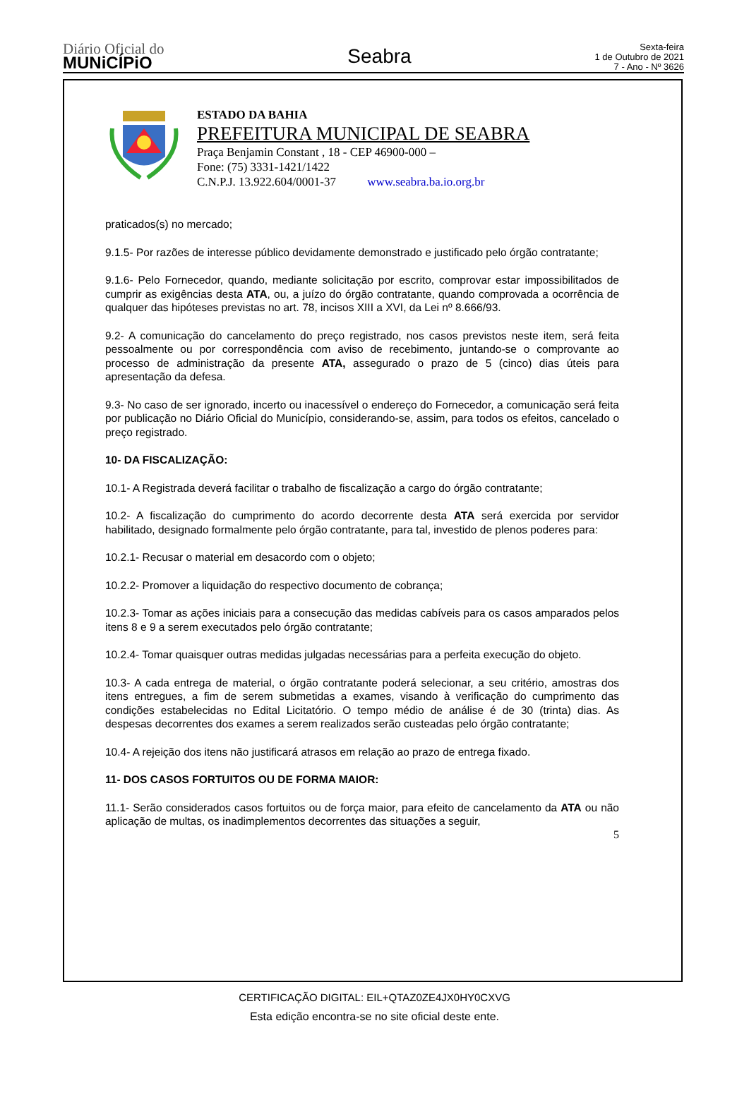Diário Oficial do
MUNiCÍPiO
Seabra
Sexta-feira
1 de Outubro de 2021
7 - Ano - Nº 3626
ESTADO DA BAHIA
PREFEITURA MUNICIPAL DE SEABRA
Praça Benjamin Constant , 18 - CEP 46900-000 –
Fone: (75) 3331-1421/1422
C.N.P.J. 13.922.604/0001-37 www.seabra.ba.io.org.br
praticados(s) no mercado;
9.1.5- Por razões de interesse público devidamente demonstrado e justificado pelo órgão contratante;
9.1.6- Pelo Fornecedor, quando, mediante solicitação por escrito, comprovar estar impossibilitados de cumprir as exigências desta ATA, ou, a juízo do órgão contratante, quando comprovada a ocorrência de qualquer das hipóteses previstas no art. 78, incisos XIII a XVI, da Lei nº 8.666/93.
9.2- A comunicação do cancelamento do preço registrado, nos casos previstos neste item, será feita pessoalmente ou por correspondência com aviso de recebimento, juntando-se o comprovante ao processo de administração da presente ATA, assegurado o prazo de 5 (cinco) dias úteis para apresentação da defesa.
9.3- No caso de ser ignorado, incerto ou inacessível o endereço do Fornecedor, a comunicação será feita por publicação no Diário Oficial do Município, considerando-se, assim, para todos os efeitos, cancelado o preço registrado.
10- DA FISCALIZAÇÃO:
10.1- A Registrada deverá facilitar o trabalho de fiscalização a cargo do órgão contratante;
10.2- A fiscalização do cumprimento do acordo decorrente desta ATA será exercida por servidor habilitado, designado formalmente pelo órgão contratante, para tal, investido de plenos poderes para:
10.2.1- Recusar o material em desacordo com o objeto;
10.2.2- Promover a liquidação do respectivo documento de cobrança;
10.2.3- Tomar as ações iniciais para a consecução das medidas cabíveis para os casos amparados pelos itens 8 e 9 a serem executados pelo órgão contratante;
10.2.4- Tomar quaisquer outras medidas julgadas necessárias para a perfeita execução do objeto.
10.3- A cada entrega de material, o órgão contratante poderá selecionar, a seu critério, amostras dos itens entregues, a fim de serem submetidas a exames, visando à verificação do cumprimento das condições estabelecidas no Edital Licitatório. O tempo médio de análise é de 30 (trinta) dias. As despesas decorrentes dos exames a serem realizados serão custeadas pelo órgão contratante;
10.4- A rejeição dos itens não justificará atrasos em relação ao prazo de entrega fixado.
11- DOS CASOS FORTUITOS OU DE FORMA MAIOR:
11.1- Serão considerados casos fortuitos ou de força maior, para efeito de cancelamento da ATA ou não aplicação de multas, os inadimplementos decorrentes das situações a seguir,
5
CERTIFICAÇÃO DIGITAL: EIL+QTAZ0ZE4JX0HY0CXVG
Esta edição encontra-se no site oficial deste ente.